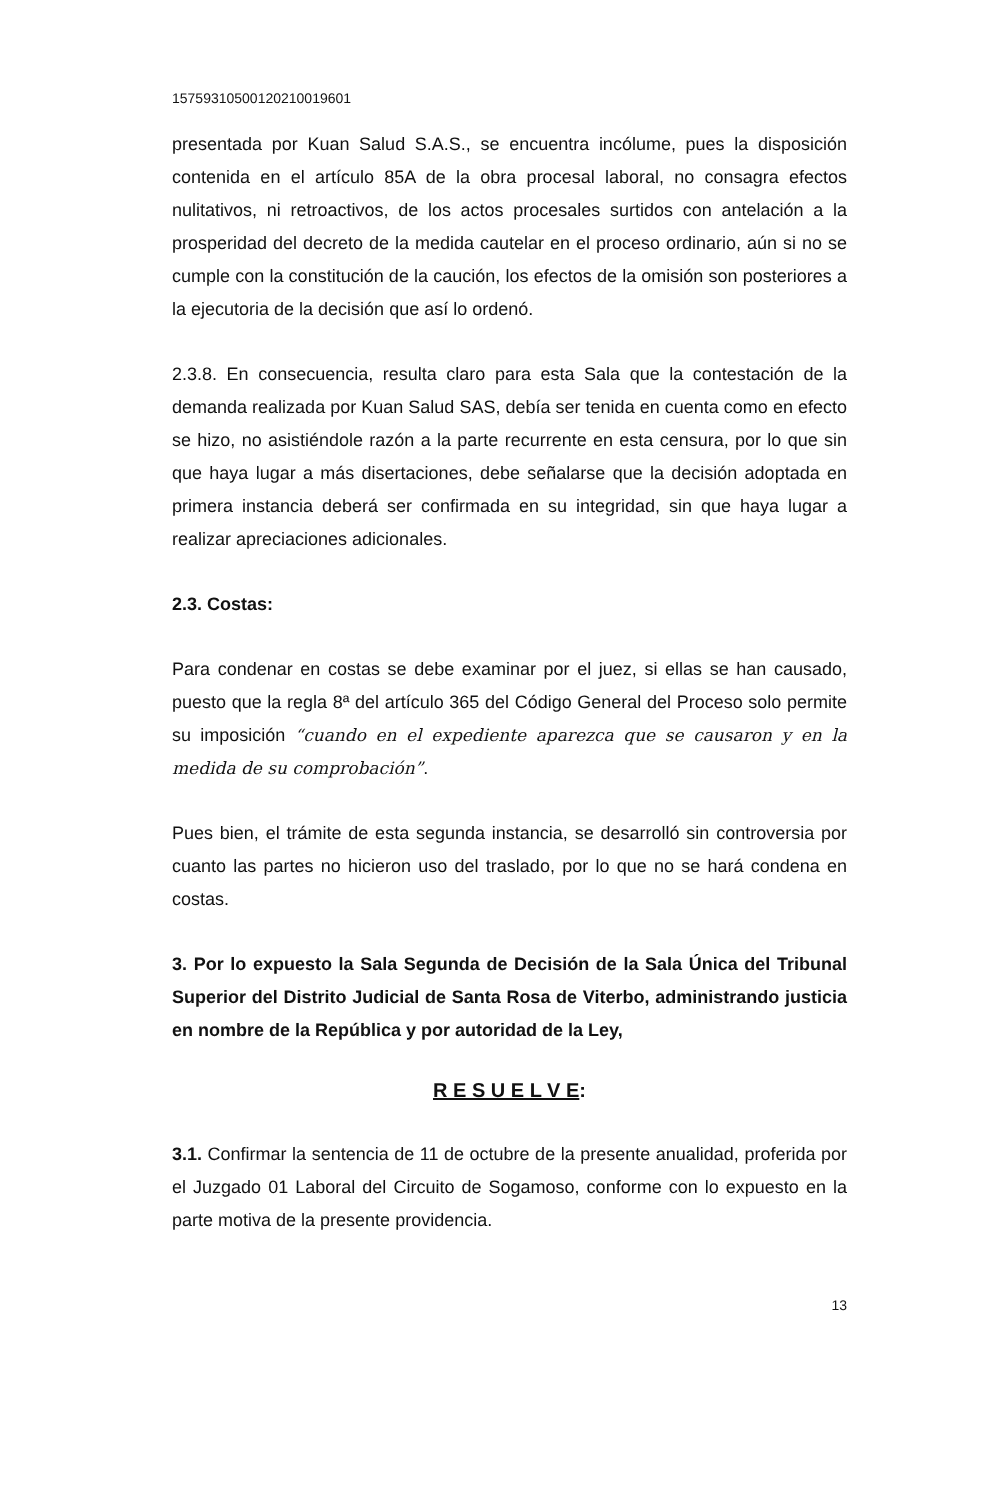15759310500120210019601
presentada por Kuan Salud S.A.S., se encuentra incólume, pues la disposición contenida en el artículo 85A de la obra procesal laboral, no consagra efectos nulitativos, ni retroactivos, de los actos procesales surtidos con antelación a la prosperidad del decreto de la medida cautelar en el proceso ordinario, aún si no se cumple con la constitución de la caución, los efectos de la omisión son posteriores a la ejecutoria de la decisión que así lo ordenó.
2.3.8. En consecuencia, resulta claro para esta Sala que la contestación de la demanda realizada por Kuan Salud SAS, debía ser tenida en cuenta como en efecto se hizo, no asistiéndole razón a la parte recurrente en esta censura, por lo que sin que haya lugar a más disertaciones, debe señalarse que la decisión adoptada en primera instancia deberá ser confirmada en su integridad, sin que haya lugar a realizar apreciaciones adicionales.
2.3. Costas:
Para condenar en costas se debe examinar por el juez, si ellas se han causado, puesto que la regla 8ª del artículo 365 del Código General del Proceso solo permite su imposición “cuando en el expediente aparezca que se causaron y en la medida de su comprobación”.
Pues bien, el trámite de esta segunda instancia, se desarrolló sin controversia por cuanto las partes no hicieron uso del traslado, por lo que no se hará condena en costas.
3. Por lo expuesto la Sala Segunda de Decisión de la Sala Única del Tribunal Superior del Distrito Judicial de Santa Rosa de Viterbo, administrando justicia en nombre de la República y por autoridad de la Ley,
R E S U E L V E:
3.1. Confirmar la sentencia de 11 de octubre de la presente anualidad, proferida por el Juzgado 01 Laboral del Circuito de Sogamoso, conforme con lo expuesto en la parte motiva de la presente providencia.
13